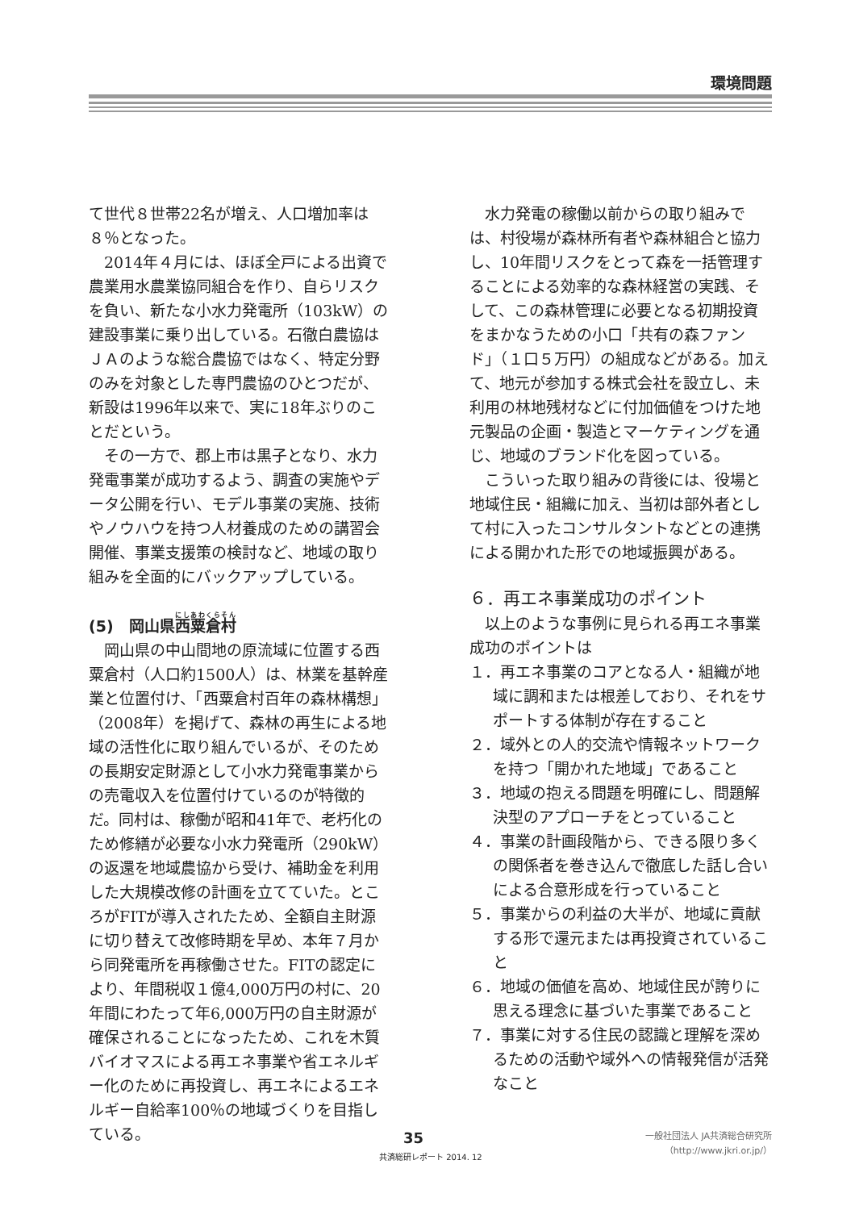環境問題
て世代８世帯22名が増え、人口増加率は８％となった。
2014年４月には、ほぼ全戸による出資で農業用水農業協同組合を作り、自らリスクを負い、新たな小水力発電所（103kW）の建設事業に乗り出している。石徹白農協はＪＡのような総合農協ではなく、特定分野のみを対象とした専門農協のひとつだが、新設は1996年以来で、実に18年ぶりのことだという。
その一方で、郡上市は黒子となり、水力発電事業が成功するよう、調査の実施やデータ公開を行い、モデル事業の実施、技術やノウハウを持つ人材養成のための講習会開催、事業支援策の検討など、地域の取り組みを全面的にバックアップしている。
(5)　岡山県西粟倉村
岡山県の中山間地の原流域に位置する西粟倉村（人口約1500人）は、林業を基幹産業と位置付け、「西粟倉村百年の森林構想」（2008年）を掲げて、森林の再生による地域の活性化に取り組んでいるが、そのための長期安定財源として小水力発電事業からの売電収入を位置付けているのが特徴的だ。同村は、稼働が昭和41年で、老朽化のため修繕が必要な小水力発電所（290kW）の返還を地域農協から受け、補助金を利用した大規模改修の計画を立てていた。ところがFITが導入されたため、全額自主財源に切り替えて改修時期を早め、本年７月から同発電所を再稼働させた。FITの認定により、年間税収１億4,000万円の村に、20年間にわたって年6,000万円の自主財源が確保されることになったため、これを木質バイオマスによる再エネ事業や省エネルギー化のために再投資し、再エネによるエネルギー自給率100％の地域づくりを目指している。
水力発電の稼働以前からの取り組みでは、村役場が森林所有者や森林組合と協力し、10年間リスクをとって森を一括管理することによる効率的な森林経営の実践、そして、この森林管理に必要となる初期投資をまかなうための小口「共有の森ファンド」（１口５万円）の組成などがある。加えて、地元が参加する株式会社を設立し、未利用の林地残材などに付加価値をつけた地元製品の企画・製造とマーケティングを通じ、地域のブランド化を図っている。
こういった取り組みの背後には、役場と地域住民・組織に加え、当初は部外者として村に入ったコンサルタントなどとの連携による開かれた形での地域振興がある。
６．再エネ事業成功のポイント
以上のような事例に見られる再エネ事業成功のポイントは
１．再エネ事業のコアとなる人・組織が地域に調和または根差しており、それをサポートする体制が存在すること
２．域外との人的交流や情報ネットワークを持つ「開かれた地域」であること
３．地域の抱える問題を明確にし、問題解決型のアプローチをとっていること
４．事業の計画段階から、できる限り多くの関係者を巻き込んで徹底した話し合いによる合意形成を行っていること
５．事業からの利益の大半が、地域に貢献する形で還元または再投資されていること
６．地域の価値を高め、地域住民が誇りに思える理念に基づいた事業であること
７．事業に対する住民の認識と理解を深めるための活動や域外への情報発信が活発なこと
35
共済総研レポート 2014. 12
一般社団法人 JA共済総合研究所
（http://www.jkri.or.jp/）